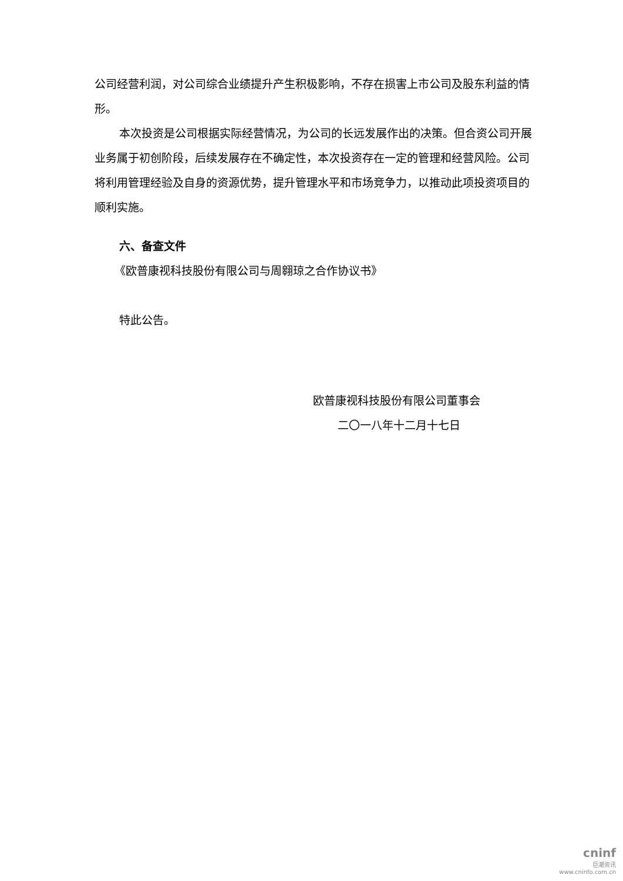公司经营利润，对公司综合业绩提升产生积极影响，不存在损害上市公司及股东利益的情形。
本次投资是公司根据实际经营情况，为公司的长远发展作出的决策。但合资公司开展业务属于初创阶段，后续发展存在不确定性，本次投资存在一定的管理和经营风险。公司将利用管理经验及自身的资源优势，提升管理水平和市场竞争力，以推动此项投资项目的顺利实施。
六、备查文件
《欧普康视科技股份有限公司与周翱琼之合作协议书》
特此公告。
欧普康视科技股份有限公司董事会
二〇一八年十二月十七日
cninf
巨潮资讯
www.cninfo.com.cn